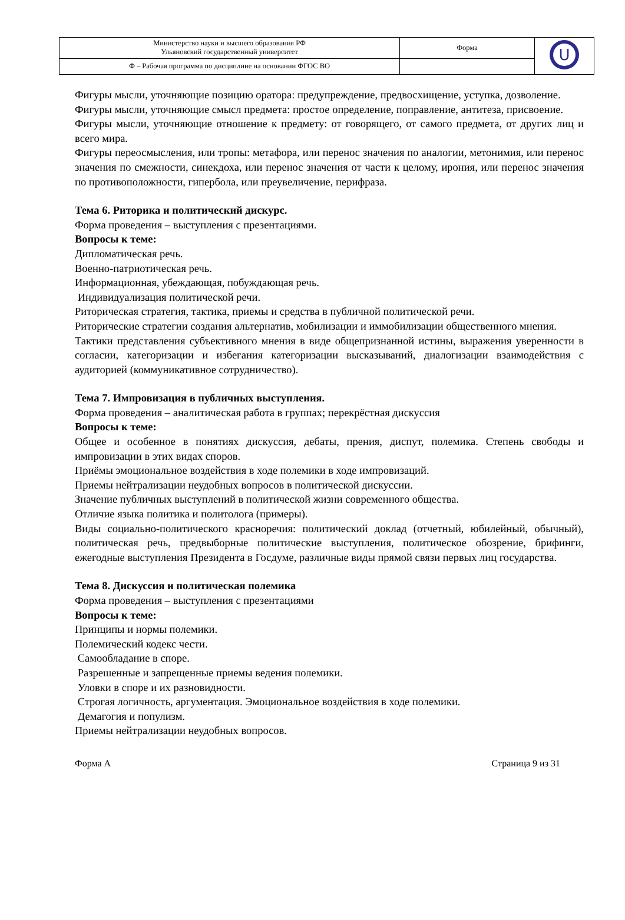| Министерство науки и высшего образования РФ Ульяновский государственный университет | Форма | U |
| Ф – Рабочая программа по дисциплине на основании ФГОС ВО | | |
Фигуры мысли, уточняющие позицию оратора: предупреждение, предвосхищение, уступка, дозволение.
Фигуры мысли, уточняющие смысл предмета: простое определение, поправление, антитеза, присвоение.
Фигуры мысли, уточняющие отношение к предмету: от говорящего, от самого предмета, от других лиц и всего мира.
Фигуры переосмысления, или тропы: метафора, или перенос значения по аналогии, метонимия, или перенос значения по смежности, синекдоха, или перенос значения от части к целому, ирония, или перенос значения по противоположности, гипербола, или преувеличение, перифраза.
Тема 6. Риторика и политический дискурс.
Форма проведения – выступления с презентациями.
Вопросы к теме:
Дипломатическая речь.
Военно-патриотическая речь.
Информационная, убеждающая, побуждающая речь.
Индивидуализация политической речи.
Риторическая стратегия, тактика, приемы и средства в публичной политической речи.
Риторические стратегии создания альтернатив, мобилизации и иммобилизации общественного мнения.
Тактики представления субъективного мнения в виде общепризнанной истины, выражения уверенности в согласии, категоризации и избегания категоризации высказываний, диалогизации взаимодействия с аудиторией (коммуникативное сотрудничество).
Тема 7. Импровизация в публичных выступления.
Форма проведения – аналитическая работа в группах; перекрёстная дискуссия
Вопросы к теме:
Общее и особенное в понятиях дискуссия, дебаты, прения, диспут, полемика. Степень свободы и импровизации в этих видах споров.
Приёмы эмоциональное воздействия в ходе полемики в ходе импровизаций.
Приемы нейтрализации неудобных вопросов в политической дискуссии.
Значение публичных выступлений в политической жизни современного общества.
Отличие языка политика и политолога (примеры).
Виды социально-политического красноречия: политический доклад (отчетный, юбилейный, обычный), политическая речь, предвыборные политические выступления, политическое обозрение, брифинги, ежегодные выступления Президента в Госдуме, различные виды прямой связи первых лиц государства.
Тема 8. Дискуссия и политическая полемика
Форма проведения – выступления с презентациями
Вопросы к теме:
Принципы и нормы полемики.
Полемический кодекс чести.
Самообладание в споре.
Разрешенные и запрещенные приемы ведения полемики.
Уловки в споре и их разновидности.
Строгая логичность, аргументация. Эмоциональное воздействия в ходе полемики.
Демагогия и популизм.
Приемы нейтрализации неудобных вопросов.
Форма А Страница 9 из 31